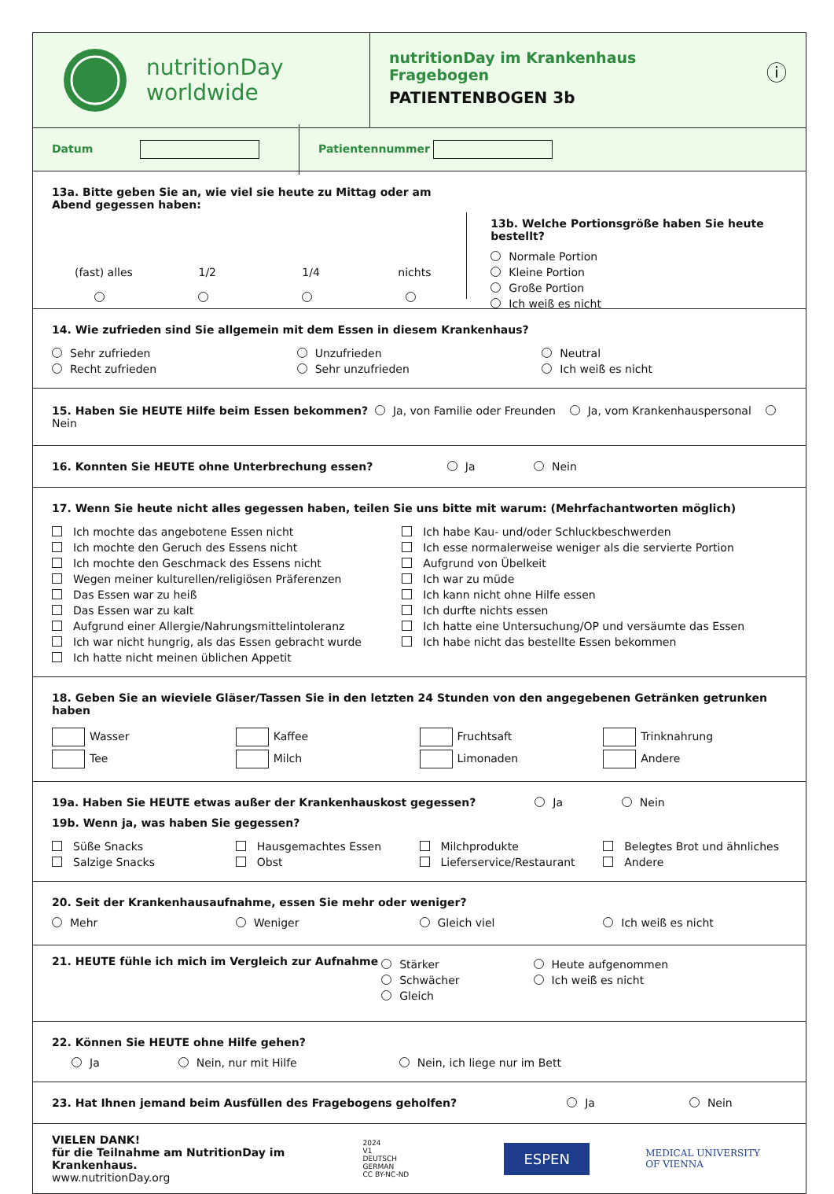nutritionDay
worldwide
nutritionDay im Krankenhaus
Fragebogen
PATIENTENBOGEN 3b
ⓘ
Datum Patientennummer
13a. Bitte geben Sie an, wie viel sie heute zu Mittag oder am Abend gegessen haben:
(fast) alles
1/2
1/4
nichts
13b. Welche Portionsgröße haben Sie heute bestellt?
Normale Portion
Kleine Portion
Große Portion
Ich weiß es nicht
14. Wie zufrieden sind Sie allgemein mit dem Essen in diesem Krankenhaus?
Sehr zufrieden
Recht zufrieden
Unzufrieden
Sehr unzufrieden
Neutral
Ich weiß es nicht
15. Haben Sie HEUTE Hilfe beim Essen bekommen? Ja, von Familie oder Freunden Ja, vom Krankenhauspersonal Nein
16. Konnten Sie HEUTE ohne Unterbrechung essen? Ja Nein
17. Wenn Sie heute nicht alles gegessen haben, teilen Sie uns bitte mit warum: (Mehrfachantworten möglich)
Ich mochte das angebotene Essen nicht
Ich mochte den Geruch des Essens nicht
Ich mochte den Geschmack des Essens nicht
Wegen meiner kulturellen/religiösen Präferenzen
Das Essen war zu heiß
Das Essen war zu kalt
Aufgrund einer Allergie/Nahrungsmittelintoleranz
Ich war nicht hungrig, als das Essen gebracht wurde
Ich hatte nicht meinen üblichen Appetit
Ich habe Kau- und/oder Schluckbeschwerden
Ich esse normalerweise weniger als die servierte Portion
Aufgrund von Übelkeit
Ich war zu müde
Ich kann nicht ohne Hilfe essen
Ich durfte nichts essen
Ich hatte eine Untersuchung/OP und versäumte das Essen
Ich habe nicht das bestellte Essen bekommen
18. Geben Sie an wieviele Gläser/Tassen Sie in den letzten 24 Stunden von den angegebenen Getränken getrunken haben
Wasser
Tee
Kaffee
Milch
Fruchtsaft
Limonaden
Trinknahrung
Andere
19a. Haben Sie HEUTE etwas außer der Krankenhauskost gegessen? Ja Nein
19b. Wenn ja, was haben Sie gegessen?
Süße Snacks
Salzige Snacks
Hausgemachtes Essen
Obst
Milchprodukte
Lieferservice/Restaurant
Belegtes Brot und ähnliches
Andere
20. Seit der Krankenhausaufnahme, essen Sie mehr oder weniger?
Mehr Weniger Gleich viel Ich weiß es nicht
21. HEUTE fühle ich mich im Vergleich zur Aufnahme
Stärker
Schwächer
Gleich
Heute aufgenommen
Ich weiß es nicht
22. Können Sie HEUTE ohne Hilfe gehen?
Ja Nein, nur mit Hilfe Nein, ich liege nur im Bett
23. Hat Ihnen jemand beim Ausfüllen des Fragebogens geholfen? Ja Nein
VIELEN DANK!
für die Teilnahme am NutritionDay im Krankenhaus.
www.nutritionDay.org
2024
V1
DEUTSCH
GERMAN
CC BY-NC-ND
ESPEN
MEDICAL UNIVERSITY
OF VIENNA